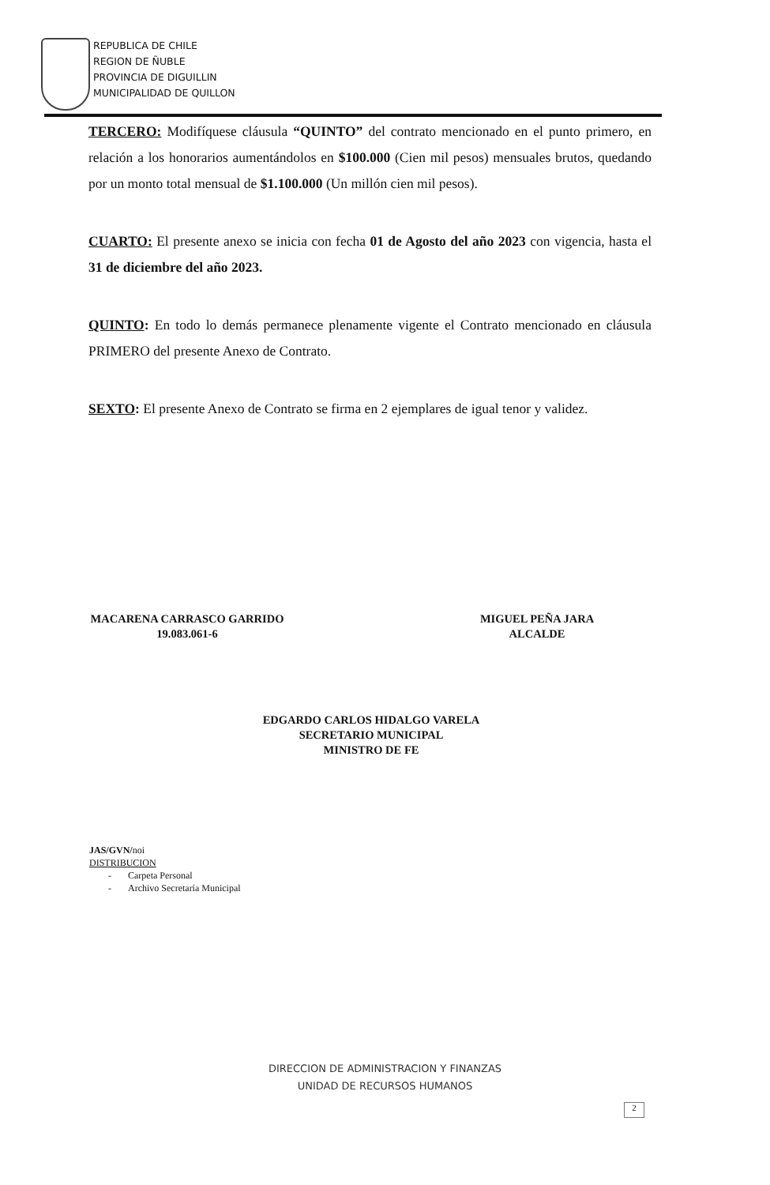REPUBLICA DE CHILE
REGION DE ÑUBLE
PROVINCIA DE DIGUILLIN
MUNICIPALIDAD DE QUILLON
TERCERO: Modifíquese cláusula “QUINTO” del contrato mencionado en el punto primero, en relación a los honorarios aumentándolos en $100.000 (Cien mil pesos) mensuales brutos, quedando por un monto total mensual de $1.100.000 (Un millón cien mil pesos).
CUARTO: El presente anexo se inicia con fecha 01 de Agosto del año 2023 con vigencia, hasta el 31 de diciembre del año 2023.
QUINTO: En todo lo demás permanece plenamente vigente el Contrato mencionado en cláusula PRIMERO del presente Anexo de Contrato.
SEXTO: El presente Anexo de Contrato se firma en 2 ejemplares de igual tenor y validez.
MACARENA CARRASCO GARRIDO
19.083.061-6
MIGUEL PEÑA JARA
ALCALDE
EDGARDO CARLOS HIDALGO VARELA
SECRETARIO MUNICIPAL
MINISTRO DE FE
JAS/GVN/noi
DISTRIBUCION
- Carpeta Personal
- Archivo Secretaría Municipal
DIRECCION DE ADMINISTRACION Y FINANZAS
UNIDAD DE RECURSOS HUMANOS
2